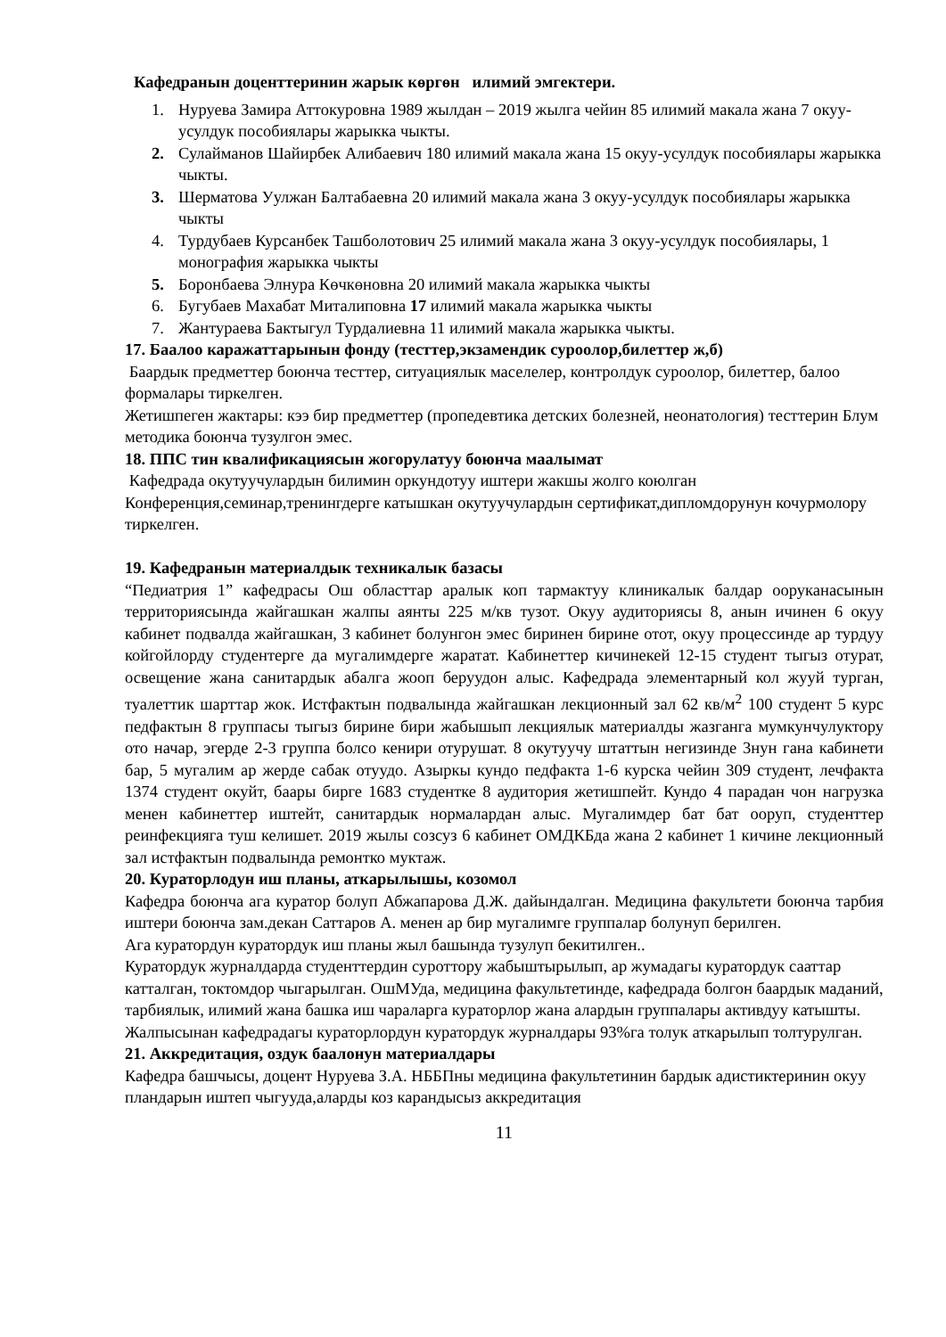Кафедранын доценттеринин жарык көргөн илимий эмгектери.
1. Нуруева Замира Аттокуровна 1989 жылдан – 2019 жылга чейин 85 илимий макала жана 7 окуу-усулдук пособиялары жарыкка чыкты.
2. Сулайманов Шайирбек Алибаевич 180 илимий макала жана 15 окуу-усулдук пособиялары жарыкка чыкты.
3. Шерматова Уулжан Балтабаевна 20 илимий макала жана 3 окуу-усулдук пособиялары жарыкка чыкты
4. Турдубаев Курсанбек Ташболотович 25 илимий макала жана 3 окуу-усулдук пособиялары, 1 монография жарыкка чыкты
5. Боронбаева Элнура Көчкөновна 20 илимий макала жарыкка чыкты
6. Бугубаев Махабат Миталиповна 17 илимий макала жарыкка чыкты
7. Жантураева Бактыгул Турдалиевна 11 илимий макала жарыкка чыкты.
17. Баалоо каражаттарынын фонду (тесттер,экзамендик суроолор,билеттер ж,б)
Баардык предметтер боюнча тесттер, ситуациялык маселелер, контролдук суроолор, билеттер, балоо формалары тиркелген.
Жетишпеген жактары: кээ бир предметтер (пропедевтика детских болезней, неонатология) тесттерин Блум методика боюнча тузулгон эмес.
18. ППС тин квалификациясын жогорулатуу боюнча маалымат
Кафедрада окутуучулардын билимин оркундотуу иштери жакшы жолго коюлган Конференция,семинар,тренингдерге катышкан окутуучулардын сертификат,дипломдорунун кочурмолору тиркелген.
19. Кафедранын материалдык техникалык базасы
“Педиатрия 1” кафедрасы Ош областтар аралык коп тармактуу клиникалык балдар ооруканасынын территориясында жайгашкан жалпы аянты 225 м/кв тузот. Окуу аудиториясы 8, анын ичинен 6 окуу кабинет подвалда жайгашкан, 3 кабинет болунгон эмес биринен бирине отот, окуу процессинде ар турдуу койгойлорду студентерге да мугалимдерге жаратат. Кабинеттер кичинекей 12-15 студент тыгыз отурат, освещение жана санитардык абалга жооп беруудон алыс. Кафедрада элементарный кол жууй турган, туалеттик шарттар жок. Истфактын подвалында жайгашкан лекционный зал 62 кв/м<sup>2</sup> 100 студент 5 курс педфактын 8 группасы тыгыз бирине бири жабышып лекциялык материалды жазганга мумкунчулуктору ото начар, эгерде 2-3 группа болсо кенири отурушат. 8 окутуучу штаттын негизинде 3нун гана кабинети бар, 5 мугалим ар жерде сабак отуудо. Азыркы кундо педфакта 1-6 курска чейин 309 студент, лечфакта 1374 студент окуйт, баары бирге 1683 студентке 8 аудитория жетишпейт. Кундо 4 парадан чон нагрузка менен кабинеттер иштейт, санитардык нормалардан алыс. Мугалимдер бат бат ооруп, студенттер реинфекцияга туш келишет. 2019 жылы созсуз 6 кабинет ОМДКБда жана 2 кабинет 1 кичине лекционный зал истфактын подвалында ремонтко муктаж.
20. Кураторлодун иш планы, аткарылышы, козомол
Кафедра боюнча ага куратор болуп Абжапарова Д.Ж. дайындалган. Медицина факультети боюнча тарбия иштери боюнча зам.декан Саттаров А. менен ар бир мугалимге группалар болунуп берилген.
Ага куратордун куратордук иш планы жыл башында тузулуп бекитилген..
Куратордук журналдарда студенттердин суроттору жабыштырылып, ар жумадагы куратордук сааттар катталган, токтомдор чыгарылган. ОшМУда, медицина факультетинде, кафедрада болгон баардык маданий, тарбиялык, илимий жана башка иш чараларга кураторлор жана алардын группалары активдуу катышты. Жалпысынан кафедрадагы кураторлордун куратордук журналдары 93%га толук аткарылып толтурулган.
21. Аккредитация, оздук баалонун материалдары
Кафедра башчысы, доцент Нуруева З.А. НББПны медицина факультетинин бардык адистиктеринин окуу пландарын иштеп чыгууда,аларды коз карандысыз аккредитация
11